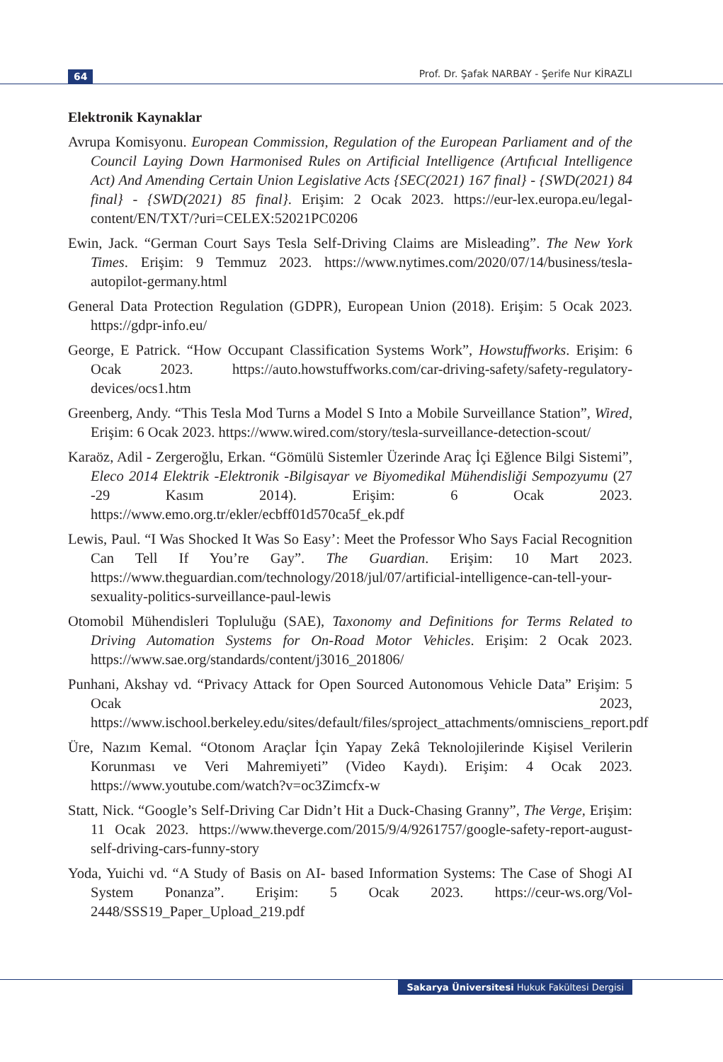64 Prof. Dr. Şafak NARBAY - Şerife Nur KİRAZLI
Elektronik Kaynaklar
Avrupa Komisyonu. European Commission, Regulation of the European Parliament and of the Council Laying Down Harmonised Rules on Artificial Intelligence (Artıfıcıal Intelligence Act) And Amending Certain Union Legislative Acts {SEC(2021) 167 final} - {SWD(2021) 84 final} - {SWD(2021) 85 final}. Erişim: 2 Ocak 2023. https://eur-lex.europa.eu/legal-content/EN/TXT/?uri=CELEX:52021PC0206
Ewin, Jack. “German Court Says Tesla Self-Driving Claims are Misleading”. The New York Times. Erişim: 9 Temmuz 2023. https://www.nytimes.com/2020/07/14/business/tesla-autopilot-germany.html
General Data Protection Regulation (GDPR), European Union (2018). Erişim: 5 Ocak 2023. https://gdpr-info.eu/
George, E Patrick. “How Occupant Classification Systems Work”, Howstuffworks. Erişim: 6 Ocak 2023. https://auto.howstuffworks.com/car-driving-safety/safety-regulatory-devices/ocs1.htm
Greenberg, Andy. “This Tesla Mod Turns a Model S Into a Mobile Surveillance Station”, Wired, Erişim: 6 Ocak 2023. https://www.wired.com/story/tesla-surveillance-detection-scout/
Karaöz, Adil - Zergeroğlu, Erkan. “Gömülü Sistemler Üzerinde Araç İçi Eğlence Bilgi Sistemi”, Eleco 2014 Elektrik -Elektronik -Bilgisayar ve Biyomedikal Mühendisliği Sempozyumu (27 -29 Kasım 2014). Erişim: 6 Ocak 2023. https://www.emo.org.tr/ekler/ecbff01d570ca5f_ek.pdf
Lewis, Paul. “I Was Shocked It Was So Easy’: Meet the Professor Who Says Facial Recognition Can Tell If You’re Gay”. The Guardian. Erişim: 10 Mart 2023. https://www.theguardian.com/technology/2018/jul/07/artificial-intelligence-can-tell-your-sexuality-politics-surveillance-paul-lewis
Otomobil Mühendisleri Topluluğu (SAE), Taxonomy and Definitions for Terms Related to Driving Automation Systems for On-Road Motor Vehicles. Erişim: 2 Ocak 2023. https://www.sae.org/standards/content/j3016_201806/
Punhani, Akshay vd. “Privacy Attack for Open Sourced Autonomous Vehicle Data” Erişim: 5 Ocak 2023, https://www.ischool.berkeley.edu/sites/default/files/sproject_attachments/omnisciens_report.pdf
Üre, Nazım Kemal. “Otonom Araçlar İçin Yapay Zekâ Teknolojilerinde Kişisel Verilerin Korunması ve Veri Mahremiyeti” (Video Kaydı). Erişim: 4 Ocak 2023. https://www.youtube.com/watch?v=oc3Zimcfx-w
Statt, Nick. “Google’s Self-Driving Car Didn’t Hit a Duck-Chasing Granny”, The Verge, Erişim: 11 Ocak 2023. https://www.theverge.com/2015/9/4/9261757/google-safety-report-august-self-driving-cars-funny-story
Yoda, Yuichi vd. “A Study of Basis on AI- based Information Systems: The Case of Shogi AI System Ponanza”. Erişim: 5 Ocak 2023. https://ceur-ws.org/Vol-2448/SSS19_Paper_Upload_219.pdf
Sakarya Üniversitesi Hukuk Fakültesi Dergisi